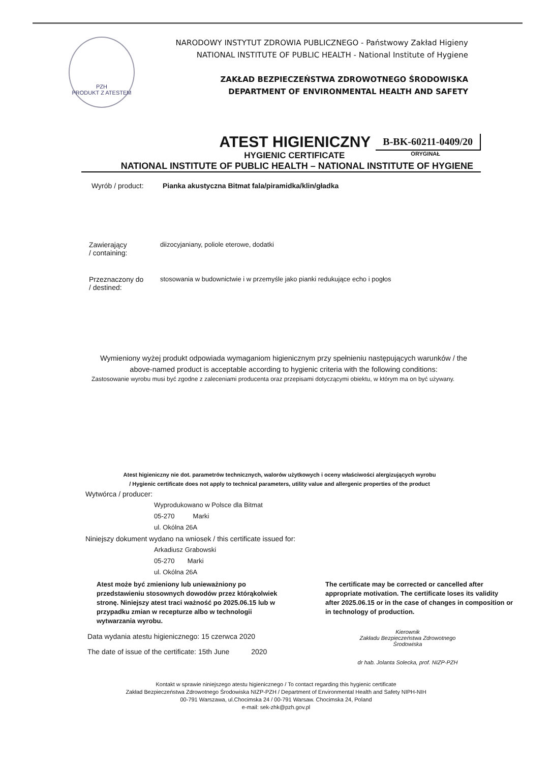PZH
PRODUKT Z ATESTEM
NARODOWY INSTYTUT ZDROWIA PUBLICZNEGO - Państwowy Zakład Higieny
NATIONAL INSTITUTE OF PUBLIC HEALTH - National Institute of Hygiene
ZAKŁAD BEZPIECZEŃSTWA ZDROWOTNEGO ŚRODOWISKA
DEPARTMENT OF ENVIRONMENTAL HEALTH AND SAFETY
ATEST HIGIENICZNY B-BK-60211-0409/20
HYGIENIC CERTIFICATE ORYGINAŁ
NATIONAL INSTITUTE OF PUBLIC HEALTH – NATIONAL INSTITUTE OF HYGIENE
Wyrób / product: Pianka akustyczna Bitmat fala/piramidka/klin/gładka
Zawierający
/ containing: diizocyjaniany, poliole eterowe, dodatki
Przeznaczony do
/ destined: stosowania w budownictwie i w przemyśle jako pianki redukujące echo i pogłos
Wymieniony wyżej produkt odpowiada wymaganiom higienicznym przy spełnieniu następujących warunków / the above-named product is acceptable according to hygienic criteria with the following conditions:
Zastosowanie wyrobu musi być zgodne z zaleceniami producenta oraz przepisami dotyczącymi obiektu, w którym ma on być używany.
Atest higieniczny nie dot. parametrów technicznych, walorów użytkowych i oceny właściwości alergizujących wyrobu
/ Hygienic certificate does not apply to technical parameters, utility value and allergenic properties of the product
Wytwórca / producer:
Wyprodukowano w Polsce dla Bitmat
05-270 Marki
ul. Okólna 26A
Niniejszy dokument wydano na wniosek / this certificate issued for:
Arkadiusz Grabowski
05-270 Marki
ul. Okólna 26A
Atest może być zmieniony lub unieważniony po przedstawieniu stosownych dowodów przez którąkolwiek stronę. Niniejszy atest traci ważność po 2025.06.15 lub w przypadku zmian w recepturze albo w technologii wytwarzania wyrobu.
The certificate may be corrected or cancelled after appropriate motivation. The certificate loses its validity after 2025.06.15 or in the case of changes in composition or in technology of production.
Data wydania atestu higienicznego: 15 czerwca 2020
The date of issue of the certificate: 15th June 2020
Kierownik
Zakładu Bezpieczeństwa Zdrowotnego
Środowiska
dr hab. Jolanta Solecka, prof. NIZP-PZH
Kontakt w sprawie niniejszego atestu higienicznego / To contact regarding this hygienic certificate
Zakład Bezpieczeństwa Zdrowotnego Środowiska NIZP-PZH / Department of Environmental Health and Safety NIPH-NIH
00-791 Warszawa, ul.Chocimska 24 / 00-791 Warsaw. Chocimska 24, Poland
e-mail: sek-zhk@pzh.gov.pl